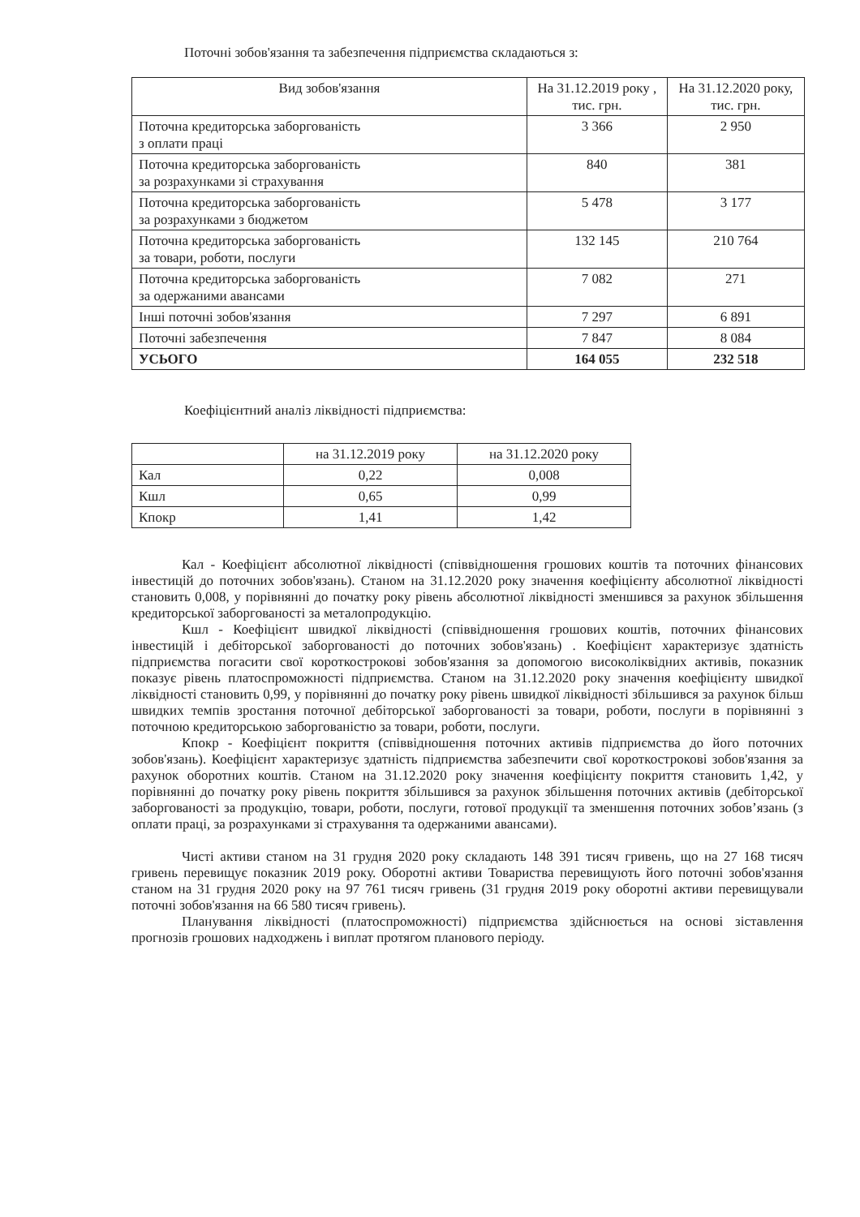Поточні зобов'язання та забезпечення підприємства складаються з:
| Вид зобов'язання | На 31.12.2019 року , тис. грн. | На 31.12.2020 року, тис. грн. |
| --- | --- | --- |
| Поточна кредиторська заборгованість з оплати праці | 3 366 | 2 950 |
| Поточна кредиторська заборгованість за розрахунками зі страхування | 840 | 381 |
| Поточна кредиторська заборгованість за розрахунками з бюджетом | 5 478 | 3 177 |
| Поточна кредиторська заборгованість за товари, роботи, послуги | 132 145 | 210 764 |
| Поточна кредиторська заборгованість за одержаними авансами | 7 082 | 271 |
| Інші поточні зобов'язання | 7 297 | 6 891 |
| Поточні забезпечення | 7 847 | 8 084 |
| УСЬОГО | 164 055 | 232 518 |
Коефіцієнтний аналіз ліквідності підприємства:
| | на 31.12.2019 року | на 31.12.2020 року |
| --- | --- | --- |
| Кал | 0,22 | 0,008 |
| Кшл | 0,65 | 0,99 |
| Кпокр | 1,41 | 1,42 |
Кал - Коефіцієнт абсолютної ліквідності (співвідношення грошових коштів та поточних фінансових інвестицій до поточних зобов'язань). Станом на 31.12.2020 року значення коефіцієнту абсолютної ліквідності становить 0,008, у порівнянні до початку року рівень абсолютної ліквідності зменшився за рахунок збільшення кредиторської заборгованості за металопродукцію.
Кшл - Коефіцієнт швидкої ліквідності (співвідношення грошових коштів, поточних фінансових інвестицій і дебіторської заборгованості до поточних зобов'язань) . Коефіцієнт характеризує здатність підприємства погасити свої короткострокові зобов'язання за допомогою високоліквідних активів, показник показує рівень платоспроможності підприємства. Станом на 31.12.2020 року значення коефіцієнту швидкої ліквідності становить 0,99, у порівнянні до початку року рівень швидкої ліквідності збільшився за рахунок більш швидких темпів зростання поточної дебіторської заборгованості за товари, роботи, послуги в порівнянні з поточною кредиторською заборгованістю за товари, роботи, послуги.
Кпокр - Коефіцієнт покриття (співвідношення поточних активів підприємства до його поточних зобов'язань). Коефіцієнт характеризує здатність підприємства забезпечити свої короткострокові зобов'язання за рахунок оборотних коштів. Станом на 31.12.2020 року значення коефіцієнту покриття становить 1,42, у порівнянні до початку року рівень покриття збільшився за рахунок збільшення поточних активів (дебіторської заборгованості за продукцію, товари, роботи, послуги, готової продукції та зменшення поточних зобов’язань (з оплати праці, за розрахунками зі страхування та одержаними авансами).
Чисті активи станом на 31 грудня 2020 року складають 148 391 тисяч гривень, що на 27 168 тисяч гривень перевищує показник 2019 року. Оборотні активи Товариства перевищують його поточні зобов'язання станом на 31 грудня 2020 року на 97 761 тисяч гривень (31 грудня 2019 року оборотні активи перевищували поточні зобов'язання на 66 580 тисяч гривень).
Планування ліквідності (платоспроможності) підприємства здійснюється на основі зіставлення прогнозів грошових надходжень і виплат протягом планового періоду.